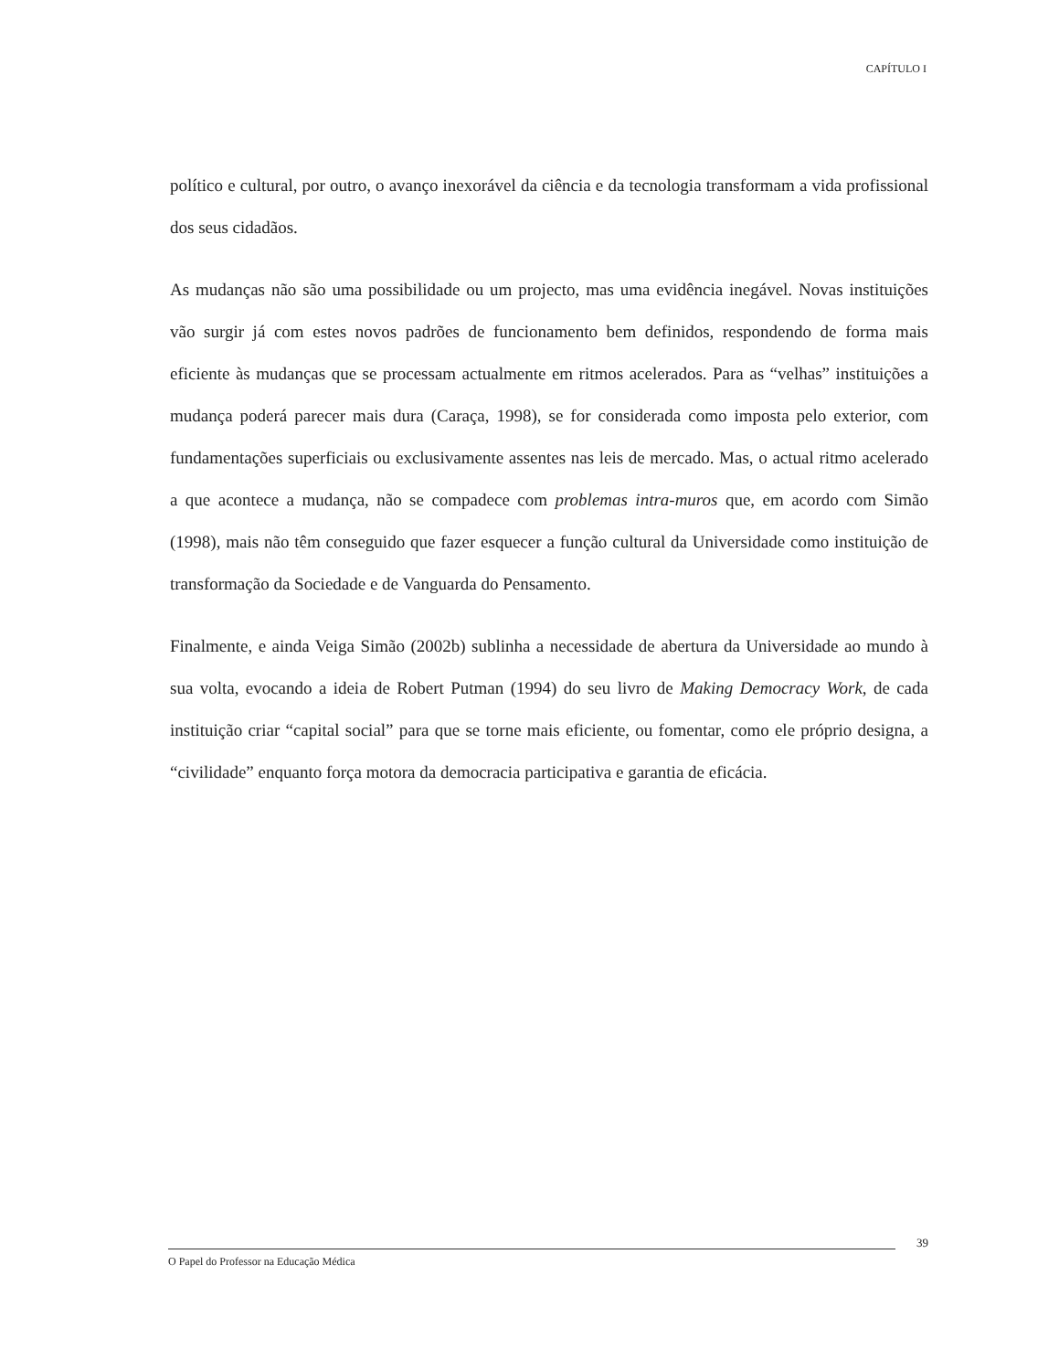CAPÍTULO I
político e cultural, por outro, o avanço inexorável da ciência e da tecnologia transformam a vida profissional dos seus cidadãos.
As mudanças não são uma possibilidade ou um projecto, mas uma evidência inegável. Novas instituições vão surgir já com estes novos padrões de funcionamento bem definidos, respondendo de forma mais eficiente às mudanças que se processam actualmente em ritmos acelerados. Para as “velhas” instituições a mudança poderá parecer mais dura (Caraça, 1998), se for considerada como imposta pelo exterior, com fundamentações superficiais ou exclusivamente assentes nas leis de mercado. Mas, o actual ritmo acelerado a que acontece a mudança, não se compadece com problemas intra-muros que, em acordo com Simão (1998), mais não têm conseguido que fazer esquecer a função cultural da Universidade como instituição de transformação da Sociedade e de Vanguarda do Pensamento.
Finalmente, e ainda Veiga Simão (2002b) sublinha a necessidade de abertura da Universidade ao mundo à sua volta, evocando a ideia de Robert Putman (1994) do seu livro de Making Democracy Work, de cada instituição criar “capital social” para que se torne mais eficiente, ou fomentar, como ele próprio designa, a “civilidade” enquanto força motora da democracia participativa e garantia de eficácia.
39
O Papel do Professor na Educação Médica